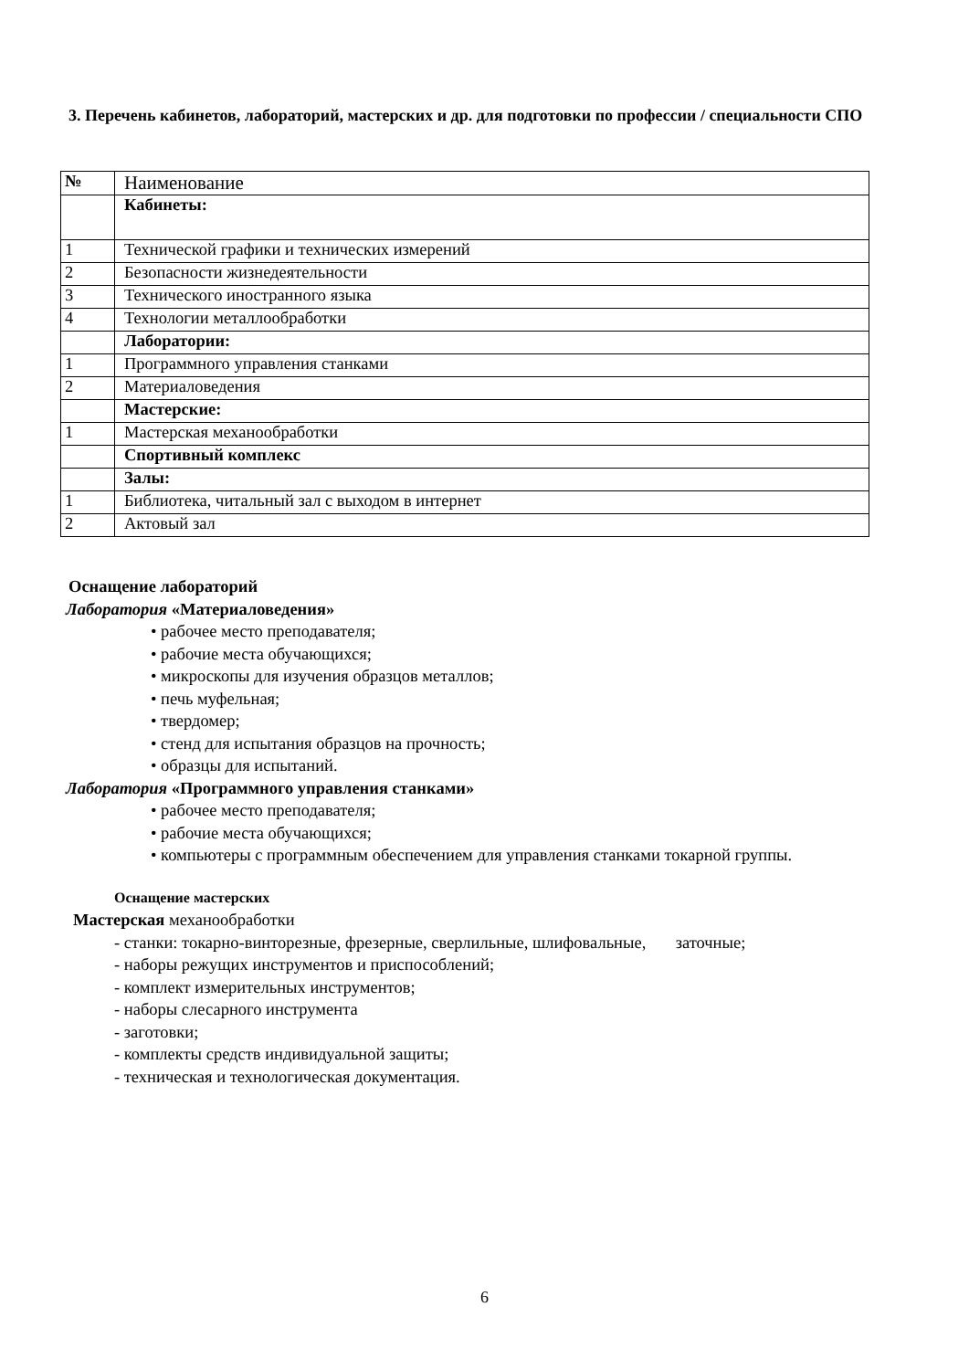3. Перечень кабинетов, лабораторий, мастерских и др. для подготовки по профессии / специальности СПО
| № | Наименование |
| | Кабинеты: |
| 1 | Технической графики и технических измерений |
| 2 | Безопасности жизнедеятельности |
| 3 | Технического иностранного языка |
| 4 | Технологии металлообработки |
| | Лаборатории: |
| 1 | Программного управления станками |
| 2 | Материаловедения |
| | Мастерские: |
| 1 | Мастерская механообработки |
| | Спортивный комплекс |
| | Залы: |
| 1 | Библиотека, читальный зал с выходом в интернет |
| 2 | Актовый зал |
Оснащение лабораторий
Лаборатория «Материаловедения»
• рабочее место преподавателя;
• рабочие места обучающихся;
• микроскопы для изучения образцов металлов;
• печь муфельная;
• твердомер;
• стенд для испытания образцов на прочность;
• образцы для испытаний.
Лаборатория «Программного управления станками»
• рабочее место преподавателя;
• рабочие места обучающихся;
• компьютеры с программным обеспечением для управления станками токарной группы.
Оснащение мастерских
Мастерская механообработки
- станки: токарно-винторезные, фрезерные, сверлильные, шлифовальные, заточные;
- наборы режущих инструментов и приспособлений;
- комплект измерительных инструментов;
- наборы слесарного инструмента
- заготовки;
- комплекты средств индивидуальной защиты;
- техническая и технологическая документация.
6